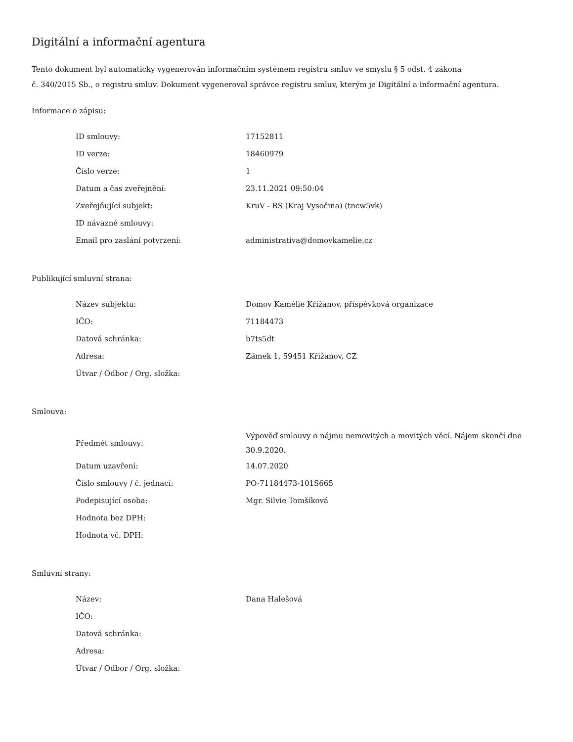Digitální a informační agentura
Tento dokument byl automaticky vygenerován informačním systémem registru smluv ve smyslu § 5 odst. 4 zákona
č. 340/2015 Sb., o registru smluv. Dokument vygeneroval správce registru smluv, kterým je Digitální a informační agentura.
Informace o zápisu:
| ID smlouvy: | 17152811 |
| ID verze: | 18460979 |
| Číslo verze: | 1 |
| Datum a čas zveřejnění: | 23.11.2021 09:50:04 |
| Zveřejňující subjekt: | KruV - RS (Kraj Vysočina) (tncw5vk) |
| ID návazné smlouvy: | |
| Email pro zaslání potvrzení: | administrativa@domovkamelie.cz |
Publikující smluvní strana:
| Název subjektu: | Domov Kamélie Křižanov, příspěvková organizace |
| IČO: | 71184473 |
| Datová schránka: | b7ts5dt |
| Adresa: | Zámek 1, 59451 Křižanov, CZ |
| Útvar / Odbor / Org. složka: | |
Smlouva:
| Předmět smlouvy: | Výpověď smlouvy o nájmu nemovitých a movitých věcí. Nájem skončí dne 30.9.2020. |
| Datum uzavření: | 14.07.2020 |
| Číslo smlouvy / č. jednací: | PO-71184473-101S665 |
| Podepisující osoba: | Mgr. Silvie Tomšíková |
| Hodnota bez DPH: | |
| Hodnota vč. DPH: | |
Smluvní strany:
| Název: | Dana Halešová |
| IČO: | |
| Datová schránka: | |
| Adresa: | |
| Útvar / Odbor / Org. složka: | |